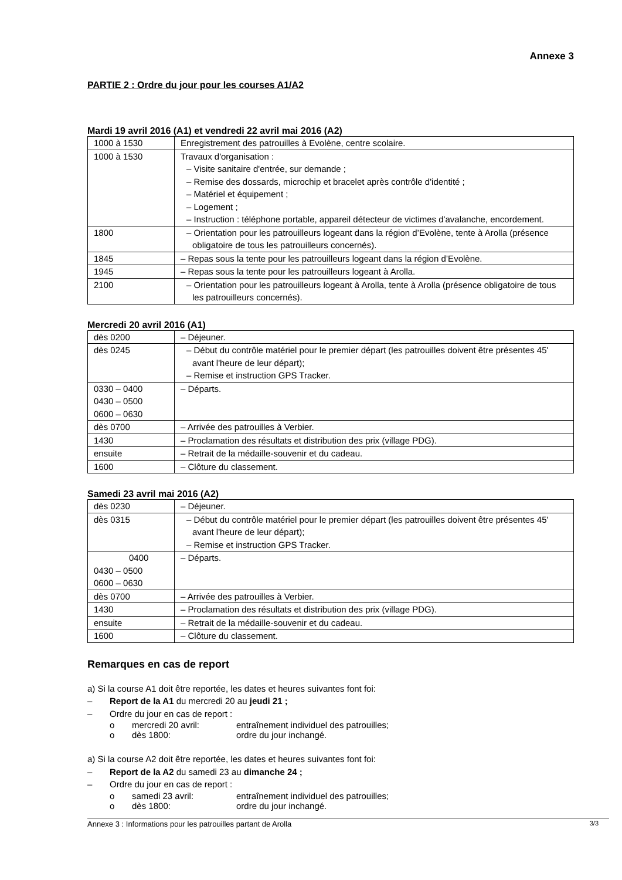Annexe 3
PARTIE 2 : Ordre du jour pour les courses A1/A2
Mardi 19 avril 2016 (A1) et vendredi 22 avril mai 2016 (A2)
| 1000 à 1530 | Enregistrement des patrouilles à Evolène, centre scolaire. |
| 1000 à 1530 | Travaux d'organisation : – Visite sanitaire d'entrée, sur demande ; – Remise des dossards, microchip et bracelet après contrôle d'identité ; – Matériel et équipement ; – Logement ; – Instruction : téléphone portable, appareil détecteur de victimes d'avalanche, encordement. |
| 1800 | – Orientation pour les patrouilleurs logeant dans la région d’Evolène, tente à Arolla (présence obligatoire de tous les patrouilleurs concernés). |
| 1845 | – Repas sous la tente pour les patrouilleurs logeant dans la région d’Evolène. |
| 1945 | – Repas sous la tente pour les patrouilleurs logeant à Arolla. |
| 2100 | – Orientation pour les patrouilleurs logeant à Arolla, tente à Arolla (présence obligatoire de tous les patrouilleurs concernés). |
Mercredi 20 avril 2016 (A1)
| dès 0200 | – Déjeuner. |
| dès 0245 | – Début du contrôle matériel pour le premier départ (les patrouilles doivent être présentes 45' avant l'heure de leur départ); – Remise et instruction GPS Tracker. |
| 0330 – 0400 0430 – 0500 0600 – 0630 | – Départs. |
| dès 0700 | – Arrivée des patrouilles à Verbier. |
| 1430 | – Proclamation des résultats et distribution des prix (village PDG). |
| ensuite | – Retrait de la médaille-souvenir et du cadeau. |
| 1600 | – Clôture du classement. |
Samedi 23 avril mai 2016 (A2)
| dès 0230 | – Déjeuner. |
| dès 0315 | – Début du contrôle matériel pour le premier départ (les patrouilles doivent être présentes 45' avant l'heure de leur départ); – Remise et instruction GPS Tracker. |
| 0400 0430 – 0500 0600 – 0630 | – Départs. |
| dès 0700 | – Arrivée des patrouilles à Verbier. |
| 1430 | – Proclamation des résultats et distribution des prix (village PDG). |
| ensuite | – Retrait de la médaille-souvenir et du cadeau. |
| 1600 | – Clôture du classement. |
Remarques en cas de report
a) Si la course A1 doit être reportée, les dates et heures suivantes font foi:
– Report de la A1 du mercredi 20 au jeudi 21 ;
– Ordre du jour en cas de report :
o mercredi 20 avril: entraînement individuel des patrouilles;
o dès 1800: ordre du jour inchangé.
a) Si la course A2 doit être reportée, les dates et heures suivantes font foi:
– Report de la A2 du samedi 23 au dimanche 24 ;
– Ordre du jour en cas de report :
o samedi 23 avril: entraînement individuel des patrouilles;
o dès 1800: ordre du jour inchangé.
Annexe 3 : Informations pour les patrouilles partant de Arolla 3/3